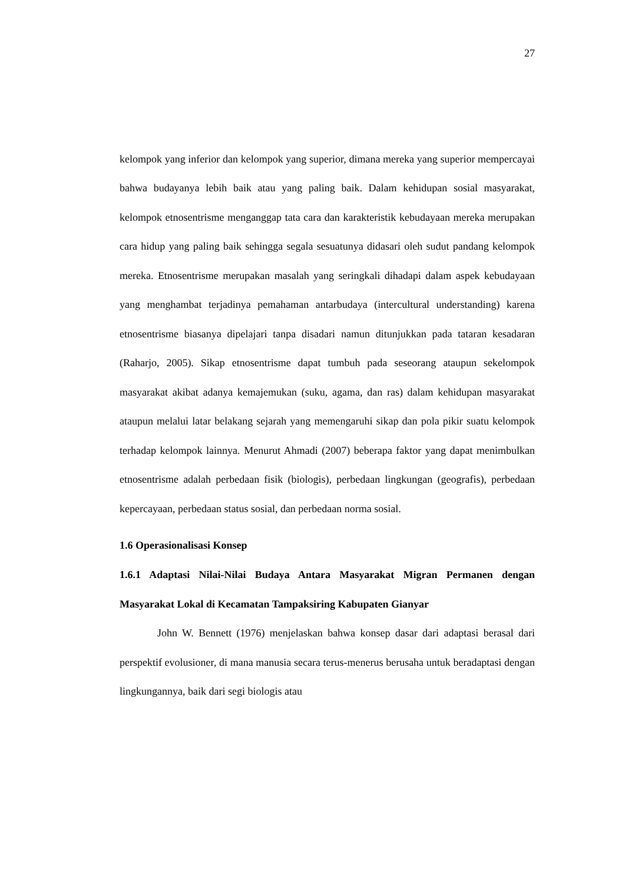27
kelompok yang inferior dan kelompok yang superior, dimana mereka yang superior mempercayai bahwa budayanya lebih baik atau yang paling baik. Dalam kehidupan sosial masyarakat, kelompok etnosentrisme menganggap tata cara dan karakteristik kebudayaan mereka merupakan cara hidup yang paling baik sehingga segala sesuatunya didasari oleh sudut pandang kelompok mereka. Etnosentrisme merupakan masalah yang seringkali dihadapi dalam aspek kebudayaan yang menghambat terjadinya pemahaman antarbudaya (intercultural understanding) karena etnosentrisme biasanya dipelajari tanpa disadari namun ditunjukkan pada tataran kesadaran (Raharjo, 2005). Sikap etnosentrisme dapat tumbuh pada seseorang ataupun sekelompok masyarakat akibat adanya kemajemukan (suku, agama, dan ras) dalam kehidupan masyarakat ataupun melalui latar belakang sejarah yang memengaruhi sikap dan pola pikir suatu kelompok terhadap kelompok lainnya. Menurut Ahmadi (2007) beberapa faktor yang dapat menimbulkan etnosentrisme adalah perbedaan fisik (biologis), perbedaan lingkungan (geografis), perbedaan kepercayaan, perbedaan status sosial, dan perbedaan norma sosial.
1.6 Operasionalisasi Konsep
1.6.1 Adaptasi Nilai-Nilai Budaya Antara Masyarakat Migran Permanen dengan Masyarakat Lokal di Kecamatan Tampaksiring Kabupaten Gianyar
John W. Bennett (1976) menjelaskan bahwa konsep dasar dari adaptasi berasal dari perspektif evolusioner, di mana manusia secara terus-menerus berusaha untuk beradaptasi dengan lingkungannya, baik dari segi biologis atau